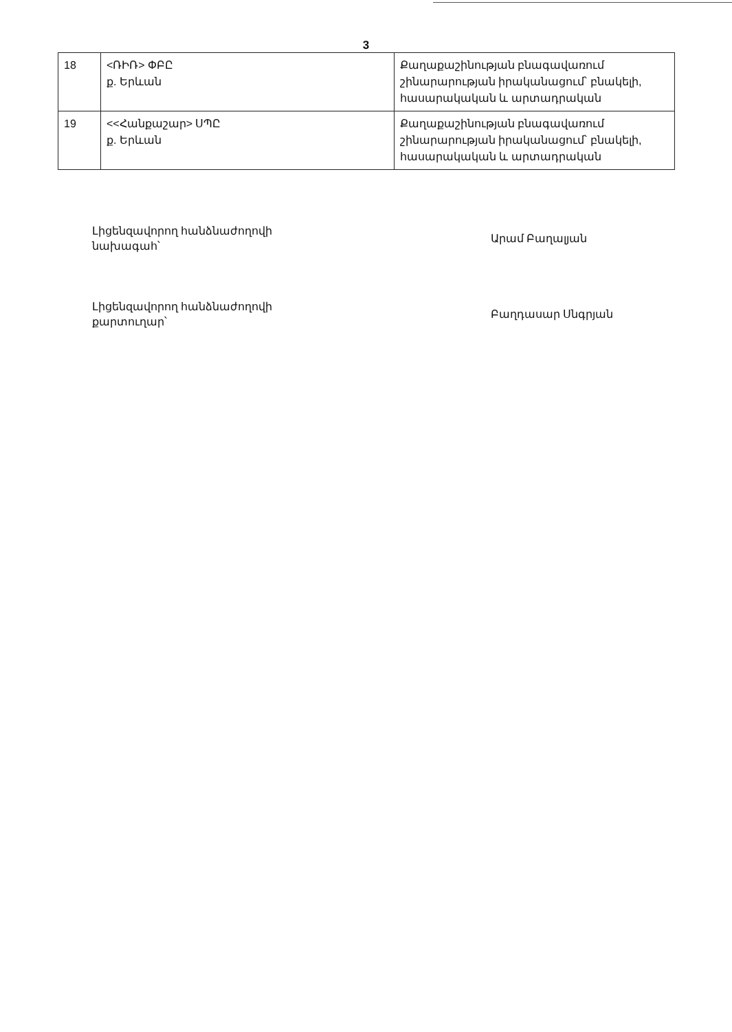3
| 18 | <ՌԻՌ> ՓԲԸ ք. Երևան | Քաղաքաշինության բնագավառում շինարարության իրականացում՝ բնակելի, հասարակական և արտադրական |
| 19 | <<Հանքաշար> ՍՊԸ ք. Երևան | Քաղաքաշինության բնագավառում շինարարության իրականացում՝ բնակելի, հասարակական և արտադրական |
Լիցենզավորող հանձնաժողովի նախագահ՝
Արամ Բաղալյան
Լիցենզավորող հանձնաժողովի քարտուղար՝
Բաղդասար Սնգրյան